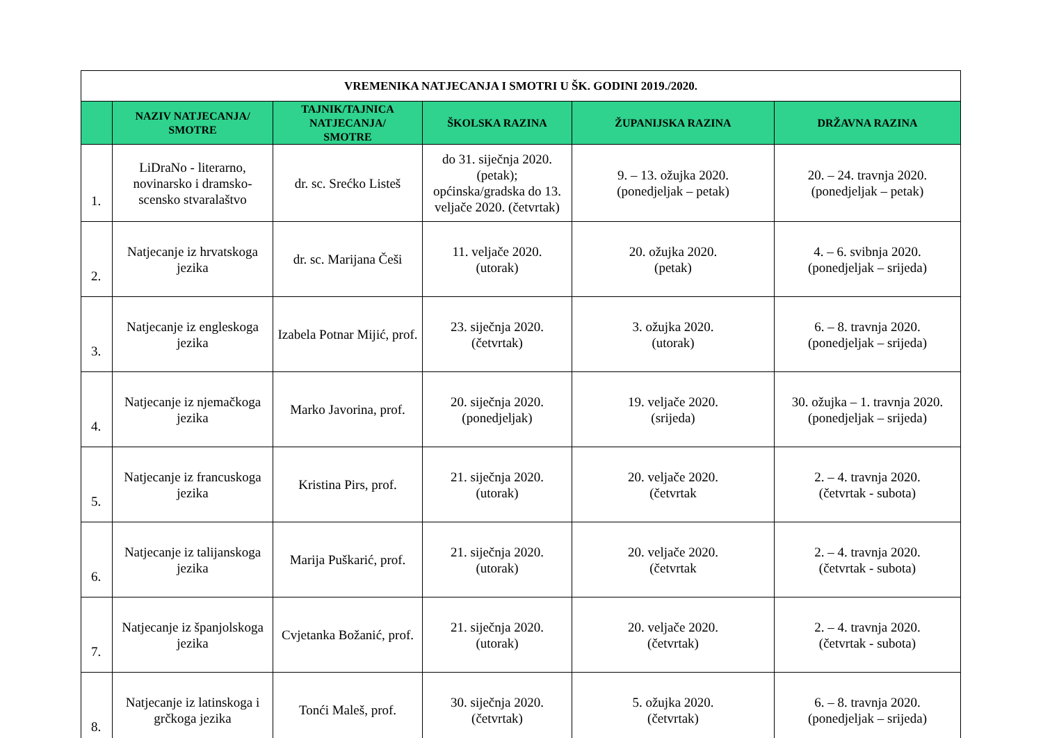| VREMENIKA NATJECANJA I SMOTRI U ŠK. GODINI 2019./2020. | | | | | |
| | NAZIV NATJECANJA/ SMOTRE | TAJNIK/TAJNICA NATJECANJA/ SMOTRE | ŠKOLSKA RAZINA | ŽUPANIJSKA RAZINA | DRŽAVNA RAZINA |
| 1. | LiDraNo - literarno, novinarsko i dramsko-scensko stvaralaštvo | dr. sc. Srećko Listeš | do 31. siječnja 2020. (petak); općinska/gradska do 13. veljače 2020. (četvrtak) | 9. – 13. ožujka 2020. (ponedjeljak – petak) | 20. – 24. travnja 2020. (ponedjeljak – petak) |
| 2. | Natjecanje iz hrvatskoga jezika | dr. sc. Marijana Češi | 11. veljače 2020. (utorak) | 20. ožujka 2020. (petak) | 4. – 6. svibnja 2020. (ponedjeljak – srijeda) |
| 3. | Natjecanje iz engleskoga jezika | Izabela Potnar Mijić, prof. | 23. siječnja 2020. (četvrtak) | 3. ožujka 2020. (utorak) | 6. – 8. travnja 2020. (ponedjeljak – srijeda) |
| 4. | Natjecanje iz njemačkoga jezika | Marko Javorina, prof. | 20. siječnja 2020. (ponedjeljak) | 19. veljače 2020. (srijeda) | 30. ožujka – 1. travnja 2020. (ponedjeljak – srijeda) |
| 5. | Natjecanje iz francuskoga jezika | Kristina Pirs, prof. | 21. siječnja 2020. (utorak) | 20. veljače 2020. (četvrtak | 2. – 4. travnja 2020. (četvrtak - subota) |
| 6. | Natjecanje iz talijanskoga jezika | Marija Puškarić, prof. | 21. siječnja 2020. (utorak) | 20. veljače 2020. (četvrtak | 2. – 4. travnja 2020. (četvrtak - subota) |
| 7. | Natjecanje iz španjolskoga jezika | Cvjetanka Božanić, prof. | 21. siječnja 2020. (utorak) | 20. veljače 2020. (četvrtak) | 2. – 4. travnja 2020. (četvrtak - subota) |
| 8. | Natjecanje iz latinskoga i grčkoga jezika | Tonći Maleš, prof. | 30. siječnja 2020. (četvrtak) | 5. ožujka 2020. (četvrtak) | 6. – 8. travnja 2020. (ponedjeljak – srijeda) |